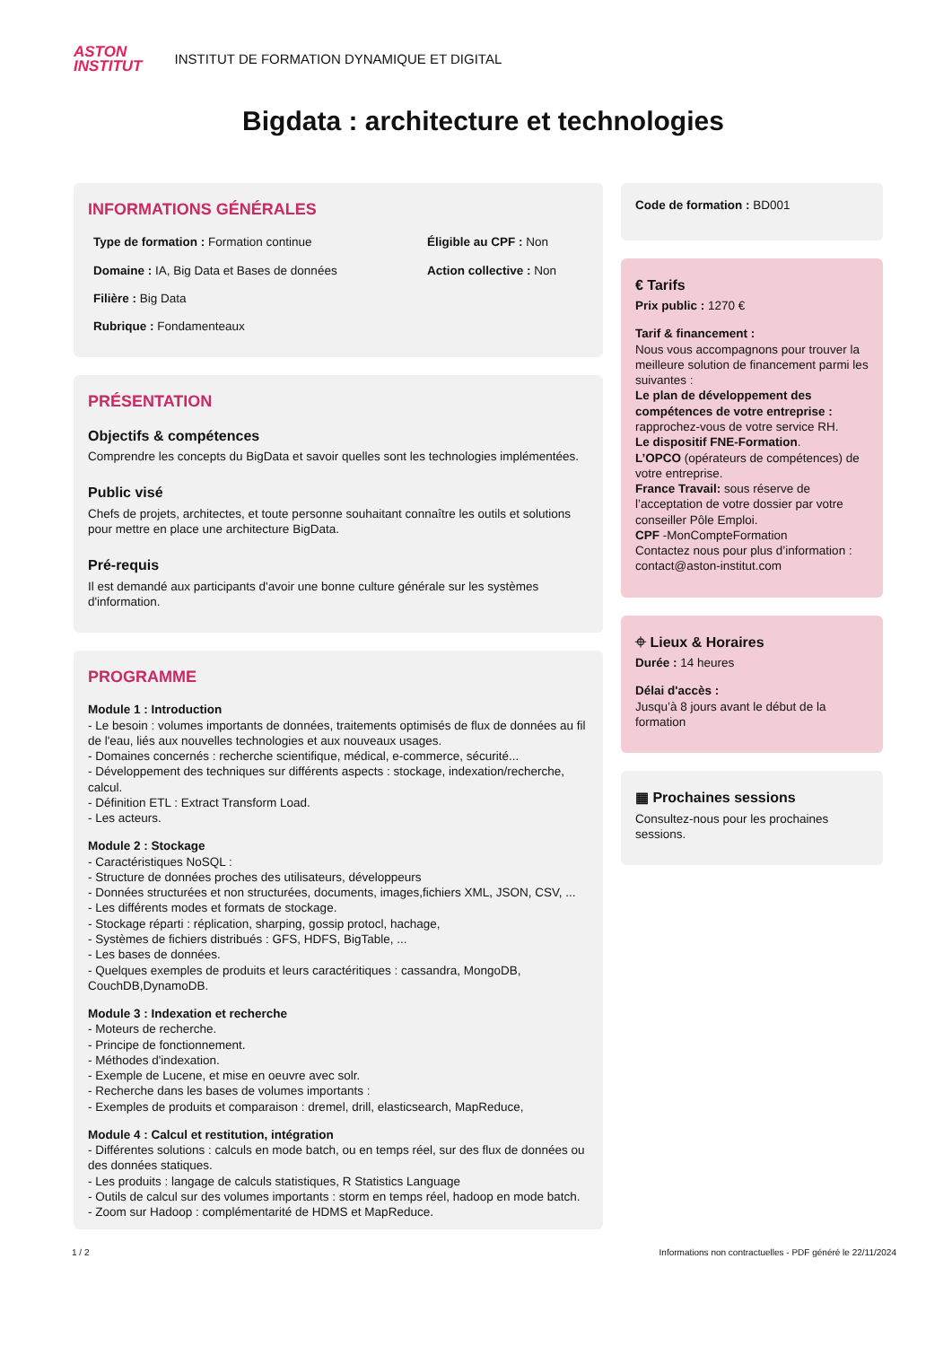ASTON
INSTITUT
INSTITUT DE FORMATION DYNAMIQUE ET DIGITAL
Bigdata : architecture et technologies
INFORMATIONS GÉNÉRALES
Type de formation : Formation continue
Éligible au CPF : Non
Domaine : IA, Big Data et Bases de données
Action collective : Non
Filière : Big Data
Rubrique : Fondamenteaux
PRÉSENTATION
Objectifs & compétences
Comprendre les concepts du BigData et savoir quelles sont les technologies implémentées.
Public visé
Chefs de projets, architectes, et toute personne souhaitant connaître les outils et solutions pour mettre en place une architecture BigData.
Pré-requis
Il est demandé aux participants d'avoir une bonne culture générale sur les systèmes d'information.
PROGRAMME
Module 1 : Introduction
- Le besoin : volumes importants de données, traitements optimisés de flux de données au fil de l'eau, liés aux nouvelles technologies et aux nouveaux usages.
- Domaines concernés : recherche scientifique, médical, e-commerce, sécurité...
- Développement des techniques sur différents aspects : stockage, indexation/recherche, calcul.
- Définition ETL : Extract Transform Load.
- Les acteurs.
Module 2 : Stockage
- Caractéristiques NoSQL :
- Structure de données proches des utilisateurs, développeurs
- Données structurées et non structurées, documents, images,fichiers XML, JSON, CSV, ...
- Les différents modes et formats de stockage.
- Stockage réparti : réplication, sharping, gossip protocl, hachage,
- Systèmes de fichiers distribués : GFS, HDFS, BigTable, ...
- Les bases de données.
- Quelques exemples de produits et leurs caractéritiques : cassandra, MongoDB, CouchDB,DynamoDB.
Module 3 : Indexation et recherche
- Moteurs de recherche.
- Principe de fonctionnement.
- Méthodes d'indexation.
- Exemple de Lucene, et mise en oeuvre avec solr.
- Recherche dans les bases de volumes importants :
- Exemples de produits et comparaison : dremel, drill, elasticsearch, MapReduce,
Module 4 : Calcul et restitution, intégration
- Différentes solutions : calculs en mode batch, ou en temps réel, sur des flux de données ou des données statiques.
- Les produits : langage de calculs statistiques, R Statistics Language
- Outils de calcul sur des volumes importants : storm en temps réel, hadoop en mode batch.
- Zoom sur Hadoop : complémentarité de HDMS et MapReduce.
Code de formation : BD001
€ Tarifs
Prix public : 1270 €
Tarif & financement :
Nous vous accompagnons pour trouver la meilleure solution de financement parmi les suivantes :
Le plan de développement des compétences de votre entreprise : rapprochez-vous de votre service RH.
Le dispositif FNE-Formation.
L’OPCO (opérateurs de compétences) de votre entreprise.
France Travail: sous réserve de l’acceptation de votre dossier par votre conseiller Pôle Emploi.
CPF -MonCompteFormation
Contactez nous pour plus d’information : contact@aston-institut.com
⌖ Lieux & Horaires
Durée : 14 heures
Délai d'accès :
Jusqu’à 8 jours avant le début de la formation
▦ Prochaines sessions
Consultez-nous pour les prochaines sessions.
1 / 2 Informations non contractuelles - PDF généré le 22/11/2024